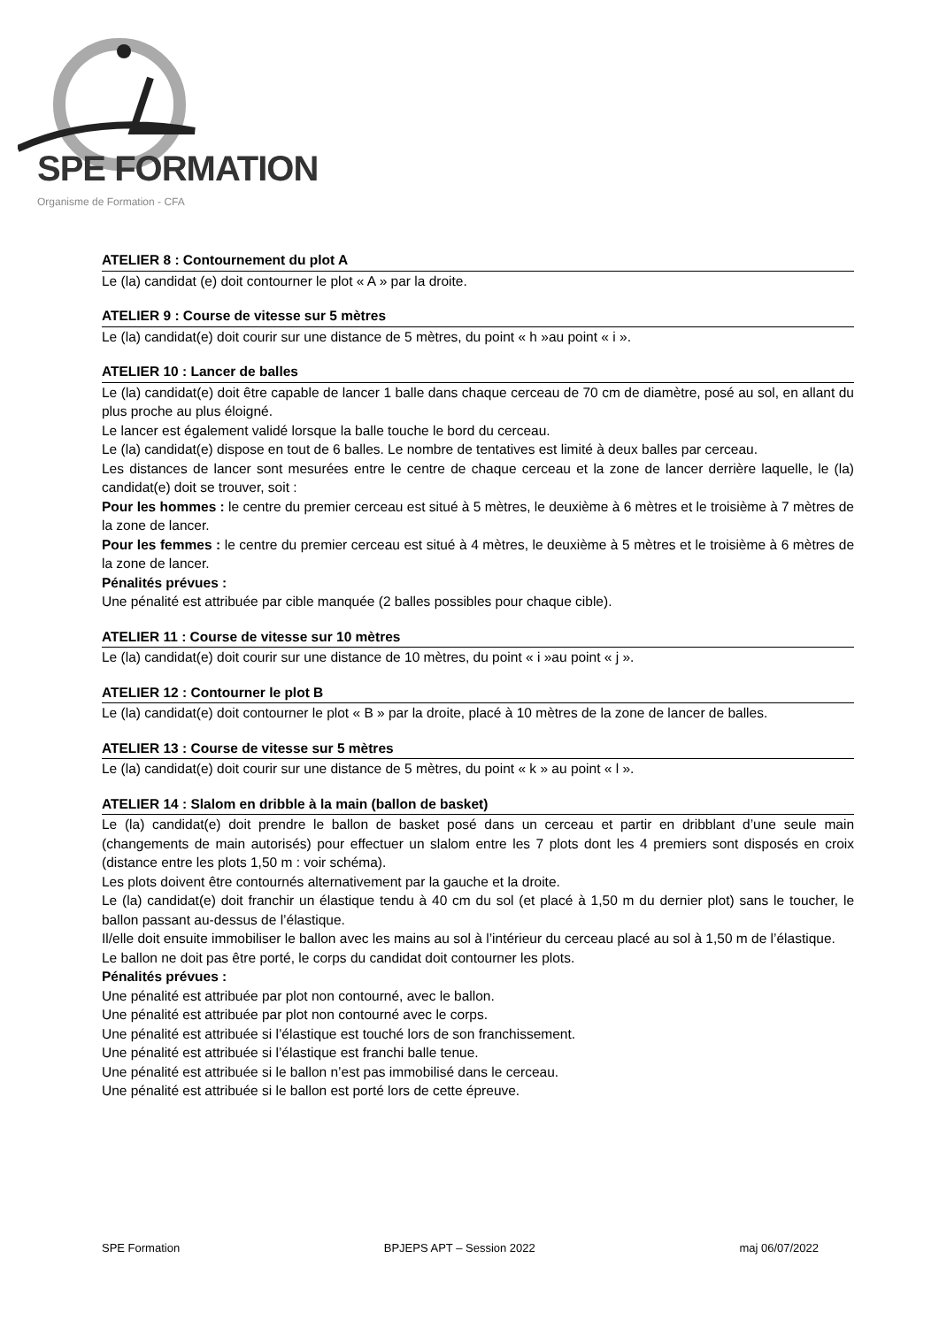SPE FORMATION
Organisme de Formation - CFA
ATELIER 8 : Contournement du plot A
Le (la) candidat (e) doit contourner le plot « A » par la droite.
ATELIER 9 : Course de vitesse sur 5 mètres
Le (la) candidat(e) doit courir sur une distance de 5 mètres, du point « h »au point « i ».
ATELIER 10 : Lancer de balles
Le (la) candidat(e) doit être capable de lancer 1 balle dans chaque cerceau de 70 cm de diamètre, posé au sol, en allant du plus proche au plus éloigné.
Le lancer est également validé lorsque la balle touche le bord du cerceau.
Le (la) candidat(e) dispose en tout de 6 balles. Le nombre de tentatives est limité à deux balles par cerceau.
Les distances de lancer sont mesurées entre le centre de chaque cerceau et la zone de lancer derrière laquelle, le (la) candidat(e) doit se trouver, soit :
Pour les hommes : le centre du premier cerceau est situé à 5 mètres, le deuxième à 6 mètres et le troisième à 7 mètres de la zone de lancer.
Pour les femmes : le centre du premier cerceau est situé à 4 mètres, le deuxième à 5 mètres et le troisième à 6 mètres de la zone de lancer.
Pénalités prévues :
Une pénalité est attribuée par cible manquée (2 balles possibles pour chaque cible).
ATELIER 11 : Course de vitesse sur 10 mètres
Le (la) candidat(e) doit courir sur une distance de 10 mètres, du point « i »au point « j ».
ATELIER 12 : Contourner le plot B
Le (la) candidat(e) doit contourner le plot « B » par la droite, placé à 10 mètres de la zone de lancer de balles.
ATELIER 13 : Course de vitesse sur 5 mètres
Le (la) candidat(e) doit courir sur une distance de 5 mètres, du point « k » au point « l ».
ATELIER 14 : Slalom en dribble à la main (ballon de basket)
Le (la) candidat(e) doit prendre le ballon de basket posé dans un cerceau et partir en dribblant d’une seule main (changements de main autorisés) pour effectuer un slalom entre les 7 plots dont les 4 premiers sont disposés en croix (distance entre les plots 1,50 m : voir schéma).
Les plots doivent être contournés alternativement par la gauche et la droite.
Le (la) candidat(e) doit franchir un élastique tendu à 40 cm du sol (et placé à 1,50 m du dernier plot) sans le toucher, le ballon passant au-dessus de l’élastique.
Il/elle doit ensuite immobiliser le ballon avec les mains au sol à l’intérieur du cerceau placé au sol à 1,50 m de l’élastique.
Le ballon ne doit pas être porté, le corps du candidat doit contourner les plots.
Pénalités prévues :
Une pénalité est attribuée par plot non contourné, avec le ballon.
Une pénalité est attribuée par plot non contourné avec le corps.
Une pénalité est attribuée si l’élastique est touché lors de son franchissement.
Une pénalité est attribuée si l’élastique est franchi balle tenue.
Une pénalité est attribuée si le ballon n’est pas immobilisé dans le cerceau.
Une pénalité est attribuée si le ballon est porté lors de cette épreuve.
SPE Formation BPJEPS APT – Session 2022 maj 06/07/2022